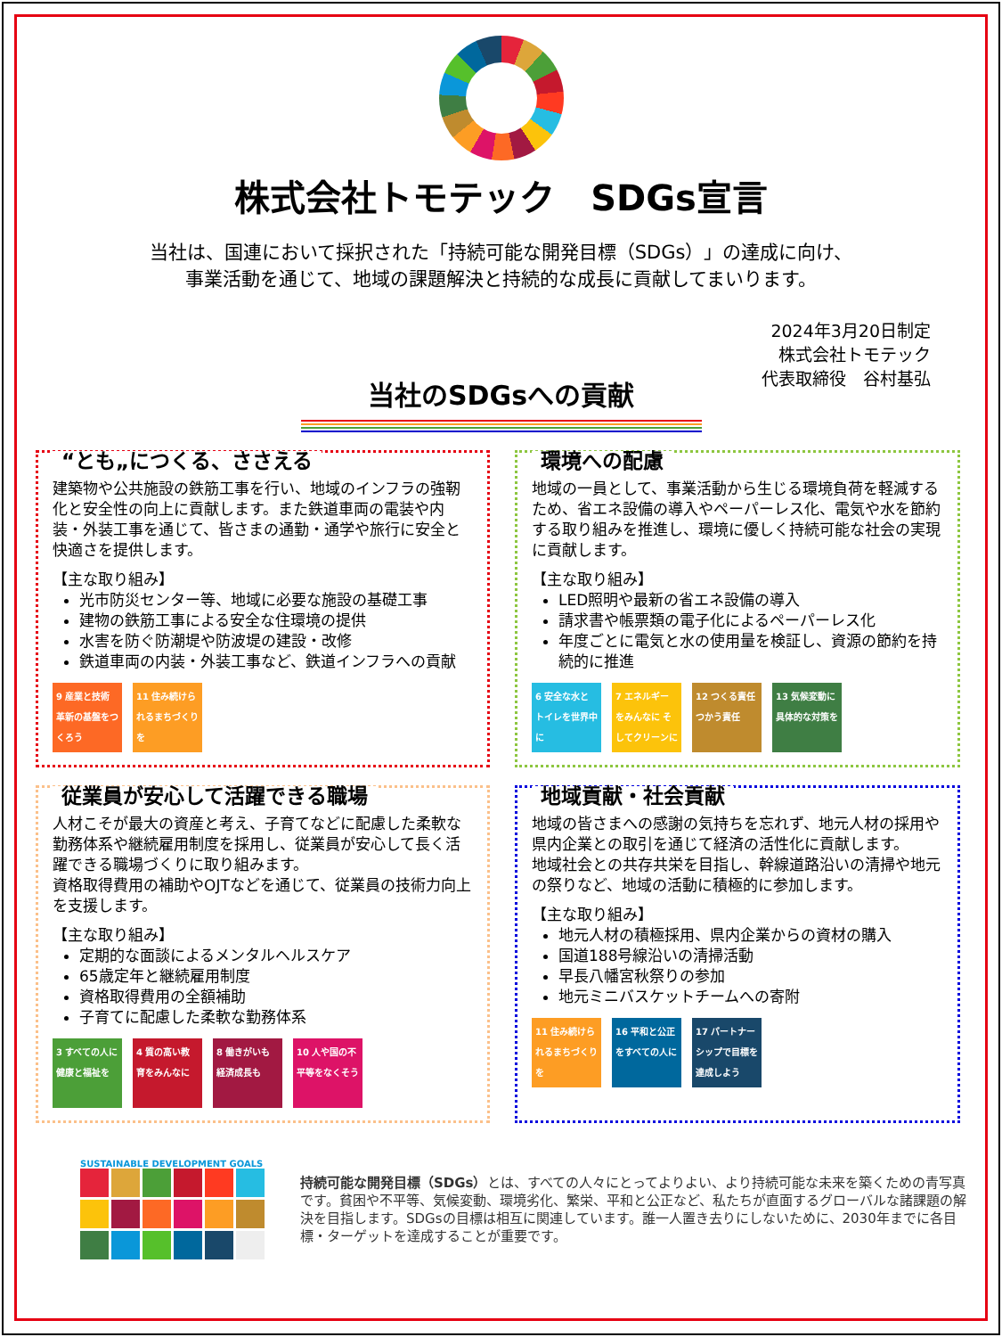株式会社トモテック　SDGs宣言
当社は、国連において採択された「持続可能な開発目標（SDGs）」の達成に向け、
事業活動を通じて、地域の課題解決と持続的な成長に貢献してまいります。
2024年3月20日制定
株式会社トモテック
代表取締役　谷村基弘
当社のSDGsへの貢献
“とも„につくる、ささえる
建築物や公共施設の鉄筋工事を行い、地域のインフラの強靭化と安全性の向上に貢献します。また鉄道車両の電装や内装・外装工事を通じて、皆さまの通勤・通学や旅行に安全と快適さを提供します。
【主な取り組み】
光市防災センター等、地域に必要な施設の基礎工事
建物の鉄筋工事による安全な住環境の提供
水害を防ぐ防潮堤や防波堤の建設・改修
鉄道車両の内装・外装工事など、鉄道インフラへの貢献
9 産業と技術革新の基盤をつくろう
11 住み続けられるまちづくりを
環境への配慮
地域の一員として、事業活動から生じる環境負荷を軽減するため、省エネ設備の導入やペーパーレス化、電気や水を節約する取り組みを推進し、環境に優しく持続可能な社会の実現に貢献します。
【主な取り組み】
LED照明や最新の省エネ設備の導入
請求書や帳票類の電子化によるペーパーレス化
年度ごとに電気と水の使用量を検証し、資源の節約を持続的に推進
6 安全な水とトイレを世界中に
7 エネルギーをみんなに そしてクリーンに
12 つくる責任 つかう責任
13 気候変動に具体的な対策を
従業員が安心して活躍できる職場
人材こそが最大の資産と考え、子育てなどに配慮した柔軟な勤務体系や継続雇用制度を採用し、従業員が安心して長く活躍できる職場づくりに取り組みます。
資格取得費用の補助やOJTなどを通じて、従業員の技術力向上を支援します。
【主な取り組み】
定期的な面談によるメンタルヘルスケア
65歳定年と継続雇用制度
資格取得費用の全額補助
子育てに配慮した柔軟な勤務体系
3 すべての人に健康と福祉を
4 質の高い教育をみんなに
8 働きがいも経済成長も
10 人や国の不平等をなくそう
地域貢献・社会貢献
地域の皆さまへの感謝の気持ちを忘れず、地元人材の採用や県内企業との取引を通じて経済の活性化に貢献します。
地域社会との共存共栄を目指し、幹線道路沿いの清掃や地元の祭りなど、地域の活動に積極的に参加します。
【主な取り組み】
地元人材の積極採用、県内企業からの資材の購入
国道188号線沿いの清掃活動
早長八幡宮秋祭りの参加
地元ミニバスケットチームへの寄附
11 住み続けられるまちづくりを
16 平和と公正をすべての人に
17 パートナーシップで目標を達成しよう
SUSTAINABLE DEVELOPMENT GOALS
持続可能な開発目標（SDGs）とは、すべての人々にとってよりよい、より持続可能な未来を築くための青写真です。貧困や不平等、気候変動、環境劣化、繁栄、平和と公正など、私たちが直面するグローバルな諸課題の解決を目指します。SDGsの目標は相互に関連しています。誰一人置き去りにしないために、2030年までに各目標・ターゲットを達成することが重要です。